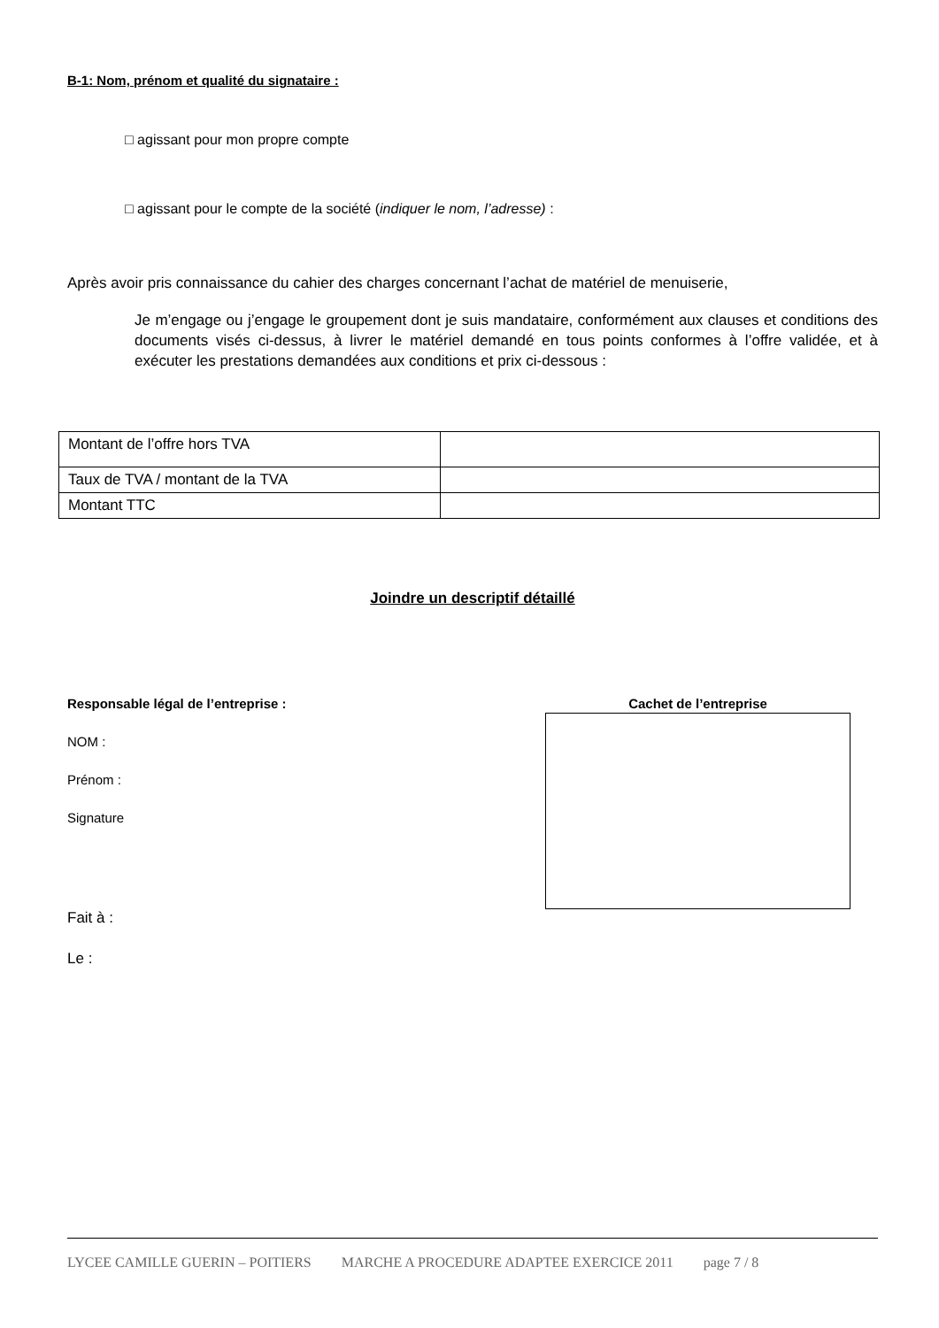B-1: Nom, prénom et qualité du signataire :
□ agissant pour mon propre compte
□ agissant pour le compte de la société (indiquer le nom, l’adresse) :
Après avoir pris connaissance du cahier des charges concernant l’achat de matériel de menuiserie,
Je m’engage ou j’engage le groupement dont je suis mandataire, conformément aux clauses et conditions des documents visés ci-dessus, à livrer le matériel demandé en tous points conformes à l’offre validée, et à exécuter les prestations demandées aux conditions et prix ci-dessous :
| Montant de l’offre hors TVA | |
| Taux de TVA / montant de la TVA | |
| Montant TTC | |
Joindre un descriptif détaillé
Responsable légal de l’entreprise :
NOM :
Prénom :
Signature
Fait à :
Le :
Cachet de l’entreprise
LYCEE CAMILLE GUERIN – POITIERS MARCHE A PROCEDURE ADAPTEE EXERCICE 2011 page 7 / 8